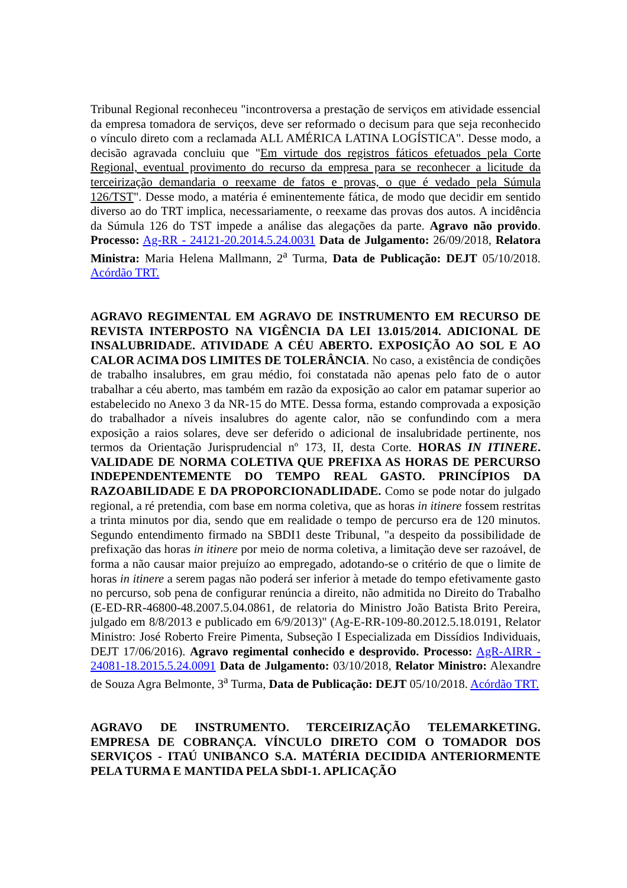Tribunal Regional reconheceu "incontroversa a prestação de serviços em atividade essencial da empresa tomadora de serviços, deve ser reformado o decisum para que seja reconhecido o vínculo direto com a reclamada ALL AMÉRICA LATINA LOGÍSTICA". Desse modo, a decisão agravada concluiu que "Em virtude dos registros fáticos efetuados pela Corte Regional, eventual provimento do recurso da empresa para se reconhecer a licitude da terceirização demandaria o reexame de fatos e provas, o que é vedado pela Súmula 126/TST". Desse modo, a matéria é eminentemente fática, de modo que decidir em sentido diverso ao do TRT implica, necessariamente, o reexame das provas dos autos. A incidência da Súmula 126 do TST impede a análise das alegações da parte. Agravo não provido. Processo: Ag-RR - 24121-20.2014.5.24.0031 Data de Julgamento: 26/09/2018, Relatora Ministra: Maria Helena Mallmann, 2<sup>a</sup> Turma, Data de Publicação: DEJT 05/10/2018. Acórdão TRT.
AGRAVO REGIMENTAL EM AGRAVO DE INSTRUMENTO EM RECURSO DE REVISTA INTERPOSTO NA VIGÊNCIA DA LEI 13.015/2014. ADICIONAL DE INSALUBRIDADE. ATIVIDADE A CÉU ABERTO. EXPOSIÇÃO AO SOL E AO CALOR ACIMA DOS LIMITES DE TOLERÂNCIA. No caso, a existência de condições de trabalho insalubres, em grau médio, foi constatada não apenas pelo fato de o autor trabalhar a céu aberto, mas também em razão da exposição ao calor em patamar superior ao estabelecido no Anexo 3 da NR-15 do MTE. Dessa forma, estando comprovada a exposição do trabalhador a níveis insalubres do agente calor, não se confundindo com a mera exposição a raios solares, deve ser deferido o adicional de insalubridade pertinente, nos termos da Orientação Jurisprudencial nº 173, II, desta Corte. HORAS IN ITINERE. VALIDADE DE NORMA COLETIVA QUE PREFIXA AS HORAS DE PERCURSO INDEPENDENTEMENTE DO TEMPO REAL GASTO. PRINCÍPIOS DA RAZOABILIDADE E DA PROPORCIONADLIDADE. Como se pode notar do julgado regional, a ré pretendia, com base em norma coletiva, que as horas in itinere fossem restritas a trinta minutos por dia, sendo que em realidade o tempo de percurso era de 120 minutos. Segundo entendimento firmado na SBDI1 deste Tribunal, "a despeito da possibilidade de prefixação das horas in itinere por meio de norma coletiva, a limitação deve ser razoável, de forma a não causar maior prejuízo ao empregado, adotando-se o critério de que o limite de horas in itinere a serem pagas não poderá ser inferior à metade do tempo efetivamente gasto no percurso, sob pena de configurar renúncia a direito, não admitida no Direito do Trabalho (E-ED-RR-46800-48.2007.5.04.0861, de relatoria do Ministro João Batista Brito Pereira, julgado em 8/8/2013 e publicado em 6/9/2013)" (Ag-E-RR-109-80.2012.5.18.0191, Relator Ministro: José Roberto Freire Pimenta, Subseção I Especializada em Dissídios Individuais, DEJT 17/06/2016). Agravo regimental conhecido e desprovido. Processo: AgR-AIRR - 24081-18.2015.5.24.0091 Data de Julgamento: 03/10/2018, Relator Ministro: Alexandre de Souza Agra Belmonte, 3<sup>a</sup> Turma, Data de Publicação: DEJT 05/10/2018. Acórdão TRT.
AGRAVO DE INSTRUMENTO. TERCEIRIZAÇÃO TELEMARKETING. EMPRESA DE COBRANÇA. VÍNCULO DIRETO COM O TOMADOR DOS SERVIÇOS - ITAÚ UNIBANCO S.A. MATÉRIA DECIDIDA ANTERIORMENTE PELA TURMA E MANTIDA PELA SbDI-1. APLICAÇÃO